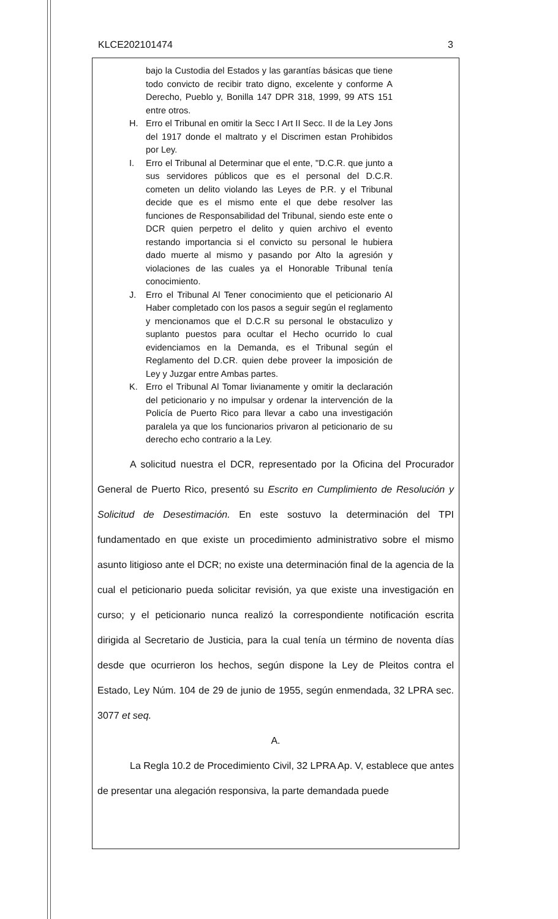KLCE202101474 3
bajo la Custodia del Estados y las garantías básicas que tiene todo convicto de recibir trato digno, excelente y conforme A Derecho, Pueblo y, Bonilla 147 DPR 318, 1999, 99 ATS 151 entre otros.
H. Erro el Tribunal en omitir la Secc I Art II Secc. II de la Ley Jons del 1917 donde el maltrato y el Discrimen estan Prohibidos por Ley.
I. Erro el Tribunal al Determinar que el ente, "D.C.R. que junto a sus servidores públicos que es el personal del D.C.R. cometen un delito violando las Leyes de P.R. y el Tribunal decide que es el mismo ente el que debe resolver las funciones de Responsabilidad del Tribunal, siendo este ente o DCR quien perpetro el delito y quien archivo el evento restando importancia si el convicto su personal le hubiera dado muerte al mismo y pasando por Alto la agresión y violaciones de las cuales ya el Honorable Tribunal tenía conocimiento.
J. Erro el Tribunal Al Tener conocimiento que el peticionario Al Haber completado con los pasos a seguir según el reglamento y mencionamos que el D.C.R su personal le obstaculizo y suplanto puestos para ocultar el Hecho ocurrido lo cual evidenciamos en la Demanda, es el Tribunal según el Reglamento del D.CR. quien debe proveer la imposición de Ley y Juzgar entre Ambas partes.
K. Erro el Tribunal Al Tomar livianamente y omitir la declaración del peticionario y no impulsar y ordenar la intervención de la Policía de Puerto Rico para llevar a cabo una investigación paralela ya que los funcionarios privaron al peticionario de su derecho echo contrario a la Ley.
A solicitud nuestra el DCR, representado por la Oficina del Procurador General de Puerto Rico, presentó su Escrito en Cumplimiento de Resolución y Solicitud de Desestimación. En este sostuvo la determinación del TPI fundamentado en que existe un procedimiento administrativo sobre el mismo asunto litigioso ante el DCR; no existe una determinación final de la agencia de la cual el peticionario pueda solicitar revisión, ya que existe una investigación en curso; y el peticionario nunca realizó la correspondiente notificación escrita dirigida al Secretario de Justicia, para la cual tenía un término de noventa días desde que ocurrieron los hechos, según dispone la Ley de Pleitos contra el Estado, Ley Núm. 104 de 29 de junio de 1955, según enmendada, 32 LPRA sec. 3077 et seq.
A.
La Regla 10.2 de Procedimiento Civil, 32 LPRA Ap. V, establece que antes de presentar una alegación responsiva, la parte demandada puede